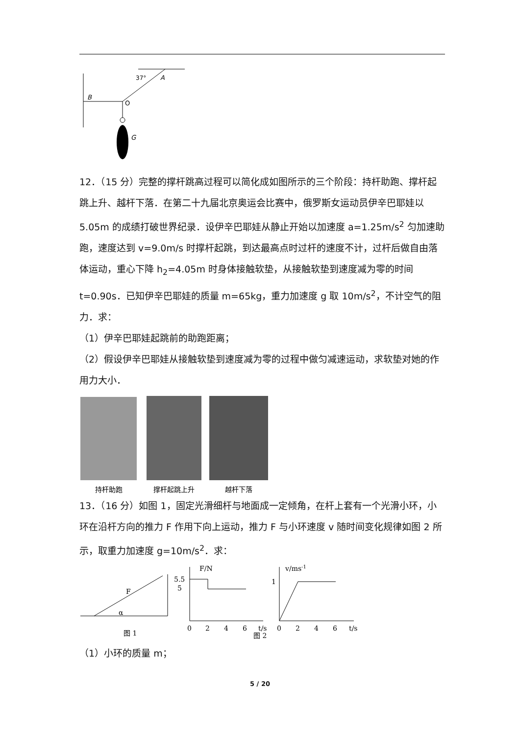37°
A
B
O
G
12．（15 分）完整的撑杆跳高过程可以简化成如图所示的三个阶段：持杆助跑、撑杆起跳上升、越杆下落．在第二十九届北京奥运会比赛中，俄罗斯女运动员伊辛巴耶娃以 5.05m 的成绩打破世界纪录．设伊辛巴耶娃从静止开始以加速度 a=1.25m/s<sup>2</sup> 匀加速助跑，速度达到 v=9.0m/s 时撑杆起跳，到达最高点时过杆的速度不计，过杆后做自由落体运动，重心下降 h<sub>2</sub>=4.05m 时身体接触软垫，从接触软垫到速度减为零的时间 t=0.90s．已知伊辛巴耶娃的质量 m=65kg，重力加速度 g 取 10m/s<sup>2</sup>，不计空气的阻力．求：
（1）伊辛巴耶娃起跳前的助跑距离；
（2）假设伊辛巴耶娃从接触软垫到速度减为零的过程中做匀减速运动，求软垫对她的作用力大小．
持杆助跑
撑杆起跳上升
越杆下落
13．（16 分）如图 1，固定光滑细杆与地面成一定倾角，在杆上套有一个光滑小环，小环在沿杆方向的推力 F 作用下向上运动，推力 F 与小环速度 v 随时间变化规律如图 2 所示，取重力加速度 g=10m/s<sup>2</sup>．求：
F
α
图 1
F/N
5.5
5
0
2
4
6
t/s
图 2
v/ms-1
1
0
2
4
6
t/s
（1）小环的质量 m；
5 / 20